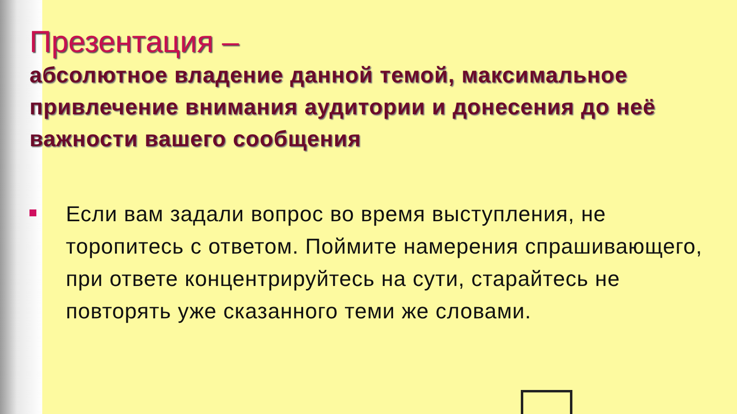Презентация –
абсолютное владение данной темой, максимальное привлечение внимания аудитории и донесения до неё важности вашего сообщения
Если вам задали вопрос во время выступления, не торопитесь с ответом. Поймите намерения спрашивающего, при ответе концентрируйтесь на сути, старайтесь не повторять уже сказанного теми же словами.